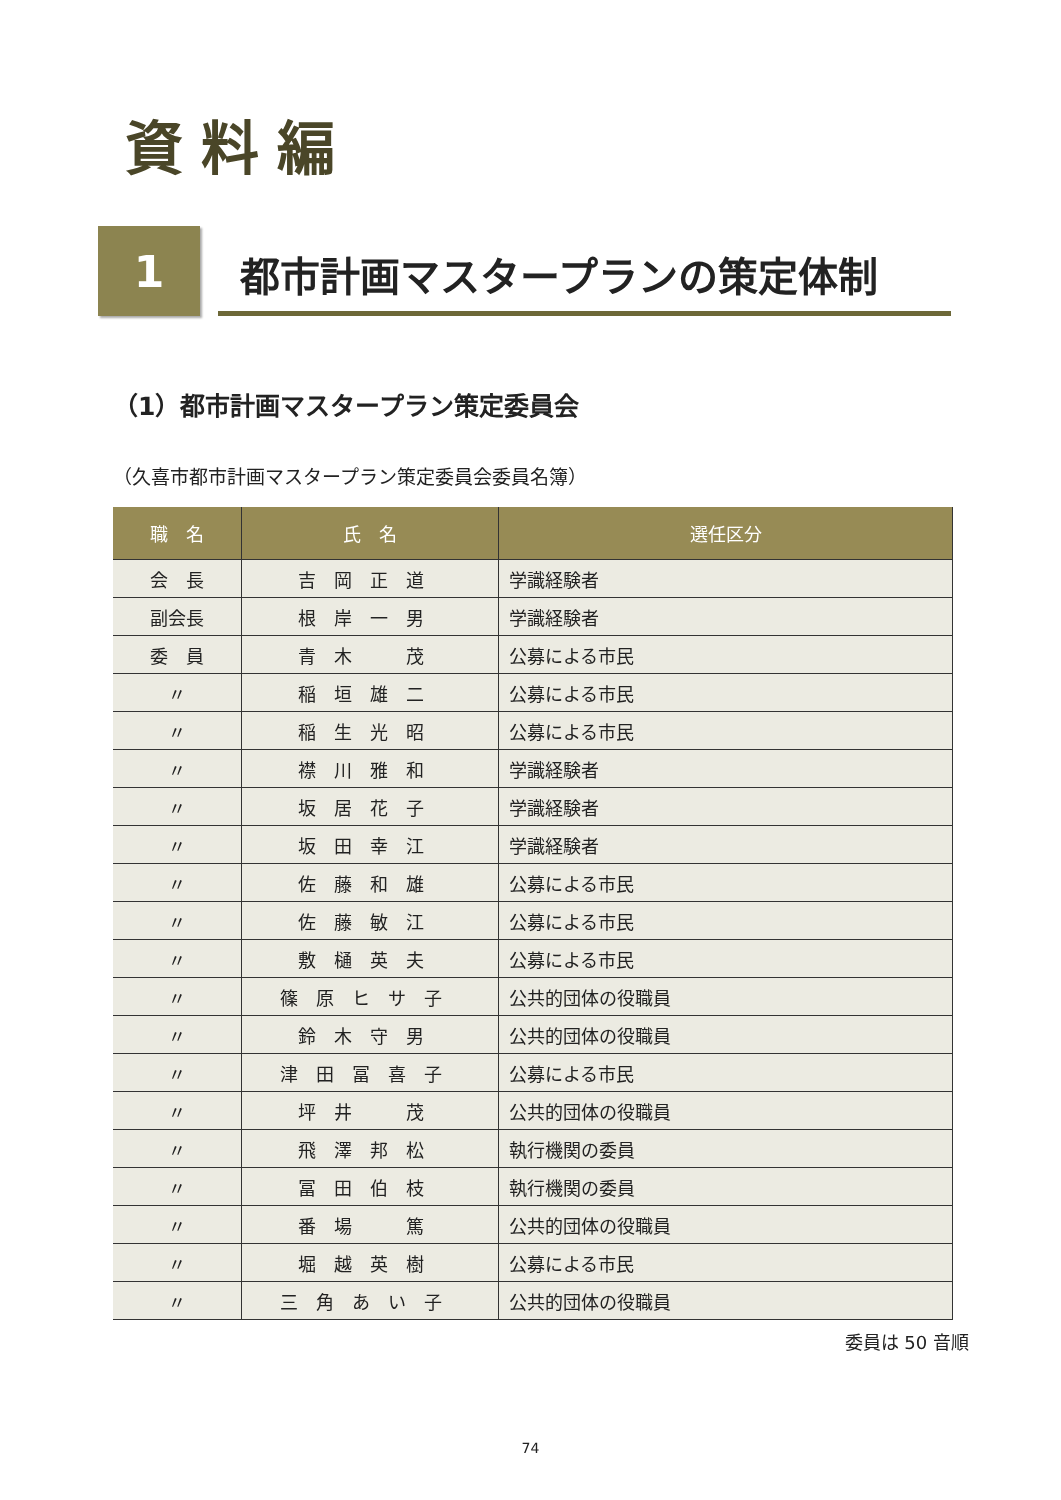資料編
1
都市計画マスタープランの策定体制
（1）都市計画マスタープラン策定委員会
（久喜市都市計画マスタープラン策定委員会委員名簿）
| 職 名 | 氏 名 | 選任区分 |
| --- | --- | --- |
| 会 長 | 吉岡正道 | 学識経験者 |
| 副会長 | 根岸一男 | 学識経験者 |
| 委 員 | 青木 茂 | 公募による市民 |
| 〃 | 稲垣雄二 | 公募による市民 |
| 〃 | 稲生光昭 | 公募による市民 |
| 〃 | 襟川雅和 | 学識経験者 |
| 〃 | 坂居花子 | 学識経験者 |
| 〃 | 坂田幸江 | 学識経験者 |
| 〃 | 佐藤和雄 | 公募による市民 |
| 〃 | 佐藤敏江 | 公募による市民 |
| 〃 | 敷樋英夫 | 公募による市民 |
| 〃 | 篠原ヒサ子 | 公共的団体の役職員 |
| 〃 | 鈴木守男 | 公共的団体の役職員 |
| 〃 | 津田冨喜子 | 公募による市民 |
| 〃 | 坪井 茂 | 公共的団体の役職員 |
| 〃 | 飛澤邦松 | 執行機関の委員 |
| 〃 | 冨田伯枝 | 執行機関の委員 |
| 〃 | 番場 篤 | 公共的団体の役職員 |
| 〃 | 堀越英樹 | 公募による市民 |
| 〃 | 三角あい子 | 公共的団体の役職員 |
委員は 50 音順
74